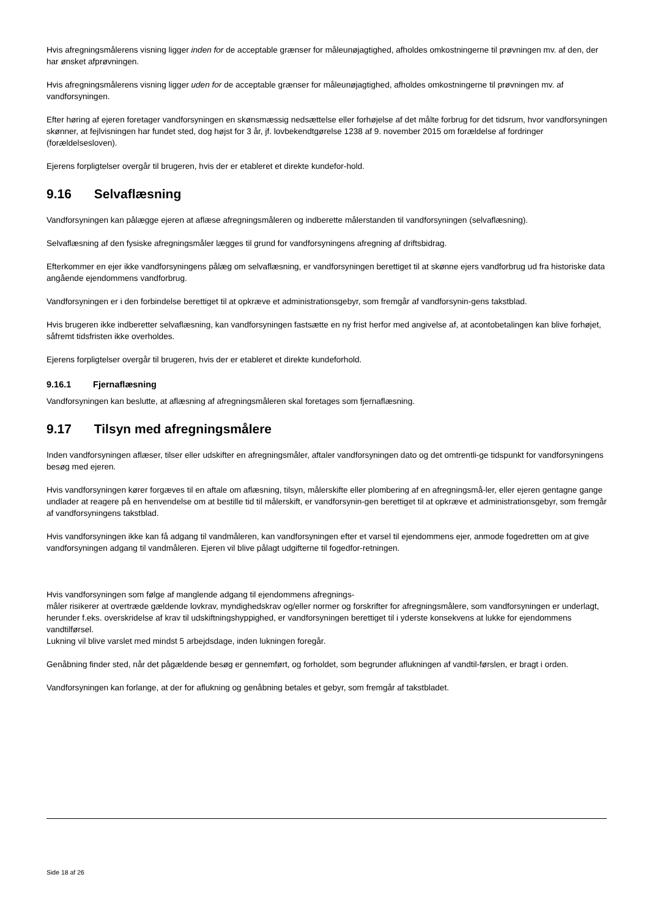Hvis afregningsmålerens visning ligger inden for de acceptable grænser for måleunøjagtighed, afholdes omkostningerne til prøvningen mv. af den, der har ønsket afprøvningen.
Hvis afregningsmålerens visning ligger uden for de acceptable grænser for måleunøjagtighed, afholdes omkostningerne til prøvningen mv. af vandforsyningen.
Efter høring af ejeren foretager vandforsyningen en skønsmæssig nedsættelse eller forhøjelse af det målte forbrug for det tidsrum, hvor vandforsyningen skønner, at fejlvisningen har fundet sted, dog højst for 3 år, jf. lovbekendtgørelse 1238 af 9. november 2015 om forældelse af fordringer (forældelsesloven).
Ejerens forpligtelser overgår til brugeren, hvis der er etableret et direkte kundefor-hold.
9.16 Selvaflæsning
Vandforsyningen kan pålægge ejeren at aflæse afregningsmåleren og indberette målerstanden til vandforsyningen (selvaflæsning).
Selvaflæsning af den fysiske afregningsmåler lægges til grund for vandforsyningens afregning af driftsbidrag.
Efterkommer en ejer ikke vandforsyningens pålæg om selvaflæsning, er vandforsyningen berettiget til at skønne ejers vandforbrug ud fra historiske data angående ejendommens vandforbrug.
Vandforsyningen er i den forbindelse berettiget til at opkræve et administrationsgebyr, som fremgår af vandforsynin-gens takstblad.
Hvis brugeren ikke indberetter selvaflæsning, kan vandforsyningen fastsætte en ny frist herfor med angivelse af, at acontobetalingen kan blive forhøjet, såfremt tidsfristen ikke overholdes.
Ejerens forpligtelser overgår til brugeren, hvis der er etableret et direkte kundeforhold.
9.16.1 Fjernaflæsning
Vandforsyningen kan beslutte, at aflæsning af afregningsmåleren skal foretages som fjernaflæsning.
9.17 Tilsyn med afregningsmålere
Inden vandforsyningen aflæser, tilser eller udskifter en afregningsmåler, aftaler vandforsyningen dato og det omtrentli-ge tidspunkt for vandforsyningens besøg med ejeren.
Hvis vandforsyningen kører forgæves til en aftale om aflæsning, tilsyn, målerskifte eller plombering af en afregningsmå-ler, eller ejeren gentagne gange undlader at reagere på en henvendelse om at bestille tid til målerskift, er vandforsynin-gen berettiget til at opkræve et administrationsgebyr, som fremgår af vandforsyningens takstblad.
Hvis vandforsyningen ikke kan få adgang til vandmåleren, kan vandforsyningen efter et varsel til ejendommens ejer, anmode fogedretten om at give vandforsyningen adgang til vandmåleren. Ejeren vil blive pålagt udgifterne til fogedfor-retningen.
Hvis vandforsyningen som følge af manglende adgang til ejendommens afregnings-
måler risikerer at overtræde gældende lovkrav, myndighedskrav og/eller normer og forskrifter for afregningsmålere, som vandforsyningen er underlagt, herunder f.eks. overskridelse af krav til udskiftningshyppighed, er vandforsyningen berettiget til i yderste konsekvens at lukke for ejendommens vandtilførsel.
Lukning vil blive varslet med mindst 5 arbejdsdage, inden lukningen foregår.
Genåbning finder sted, når det pågældende besøg er gennemført, og forholdet, som begrunder aflukningen af vandtil-førslen, er bragt i orden.
Vandforsyningen kan forlange, at der for aflukning og genåbning betales et gebyr, som fremgår af takstbladet.
Side 18 af 26